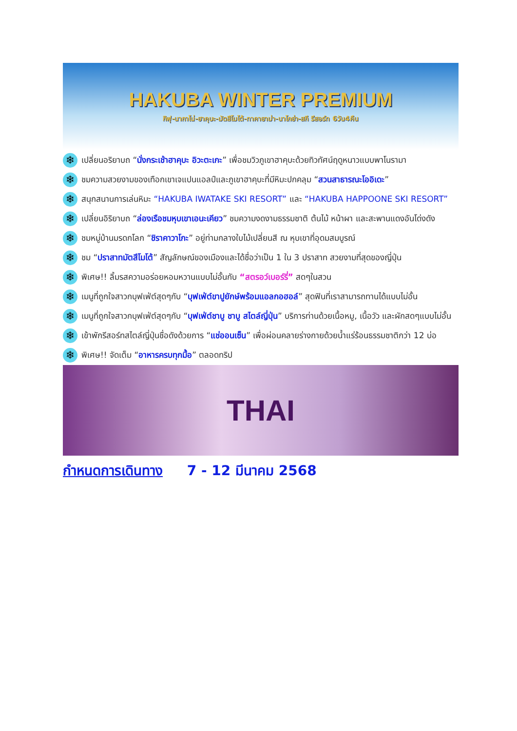HAKUBA WINTER PREMIUM
กิฟุ-นากาโน่-ฮาคุบะ-มัตสึโมโต้-ทาคายาม่า-นาโกย่า-สกี รีสอร์ท 6วัน4คืน
❄ เปลี่ยนอริยาบถ “นั่งกระเช้าฮาคุบะ อิวะตะเกะ” เพื่อชมวิวภูเขาฮาคุบะด้วยทิวทัศน์ฤดูหนาวแบบพาโนรามา
❄ ชมความสวยงามของเทือกเขาเจแปนแอลป์และภูเขาฮาคุบะที่มีหิมะปกคลุม “สวนสาธารณะโออิเดะ”
❄ สนุกสนานการเล่นหิมะ “HAKUBA IWATAKE SKI RESORT” และ “HAKUBA HAPPOONE SKI RESORT”
❄ เปลี่ยนอิริยาบถ “ล่องเรือชมหุบเขาเอนะเคียว” ชมความงดงามธรรมชาติ ต้นไม้ หน้าผา และสะพานแดงอันโด่งดัง
❄ ชมหมู่บ้านมรดกโลก “ชิราคาวาโกะ” อยู่ท่ามกลางใบไม้เปลี่ยนสี ณ หุบเขาที่อุดมสมบูรณ์
❄ ชม “ปราสาทมัตสึโมโต้” สัญลักษณ์ของเมืองและได้ชื่อว่าเป็น 1 ใน 3 ปราสาท สวยงามที่สุดของญี่ปุ่น
❄ พิเศษ!! ลิ้มรสความอร่อยหอมหวานแบบไม่อั้นกับ “สตรอว์เบอร์รี่” สดๆในสวน
❄ เมนูที่ถูกใจสาวกบุฟเฟ่ต์สุดๆกับ “บุฟเฟ่ต์ขาปูยักษ์พร้อมแอลกอฮอล์” สุดฟินที่เราสามารถทานได้แบบไม่อั้น
❄ เมนูที่ถูกใจสาวกบุฟเฟ่ต์สุดๆกับ “บุฟเฟ่ต์ชาบู ชาบู สไตล์ญี่ปุ่น” บริการท่านด้วยเนื้อหมู, เนื้อวัว และผักสดๆแบบไม่อั้น
❄ เข้าพักรีสอร์ทสไตล์ญี่ปุ่นชื่อดังด้วยการ “แช่ออนเซ็น” เพื่อผ่อนคลายร่างกายด้วยน้ำแร่ร้อนธรรมชาติกว่า 12 บ่อ
❄ พิเศษ!! จัดเต็ม “อาหารครบทุกมื้อ” ตลอดทริป
THAI
กำหนดการเดินทาง 7 - 12 มีนาคม 2568